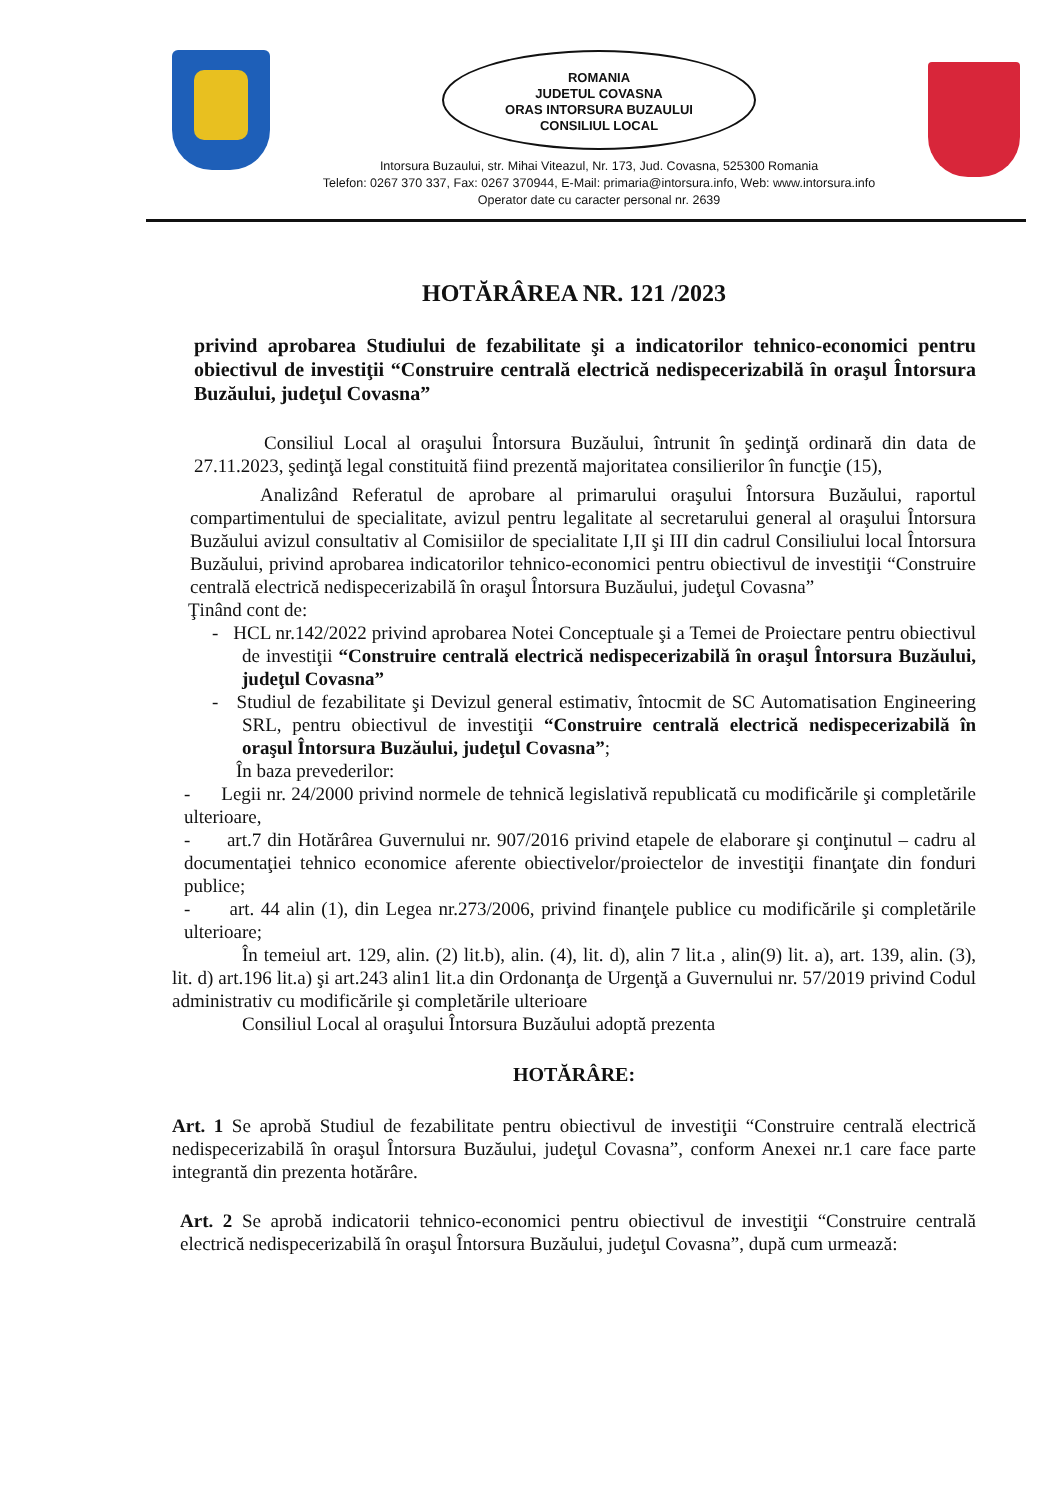ROMANIA
JUDETUL COVASNA
ORAS INTORSURA BUZAULUI
CONSILIUL LOCAL
Intorsura Buzaului, str. Mihai Viteazul, Nr. 173, Jud. Covasna, 525300 Romania
Telefon: 0267 370 337, Fax: 0267 370944, E-Mail: primaria@intorsura.info, Web: www.intorsura.info
Operator date cu caracter personal nr. 2639
HOTĂRÂREA NR. 121 /2023
privind aprobarea Studiului de fezabilitate şi a indicatorilor tehnico-economici pentru obiectivul de investiţii “Construire centrală electrică nedispecerizabilă în oraşul Întorsura Buzăului, judeţul Covasna”
Consiliul Local al oraşului Întorsura Buzăului, întrunit în şedinţă ordinară din data de 27.11.2023, şedinţă legal constituită fiind prezentă majoritatea consilierilor în funcţie (15),
Analizând Referatul de aprobare al primarului oraşului Întorsura Buzăului, raportul compartimentului de specialitate, avizul pentru legalitate al secretarului general al oraşului Întorsura Buzăului avizul consultativ al Comisiilor de specialitate I,II şi III din cadrul Consiliului local Întorsura Buzăului, privind aprobarea indicatorilor tehnico-economici pentru obiectivul de investiţii “Construire centrală electrică nedispecerizabilă în oraşul Întorsura Buzăului, judeţul Covasna”
Ţinând cont de:
- HCL nr.142/2022 privind aprobarea Notei Conceptuale şi a Temei de Proiectare pentru obiectivul de investiţii “Construire centrală electrică nedispecerizabilă în oraşul Întorsura Buzăului, judeţul Covasna”
- Studiul de fezabilitate şi Devizul general estimativ, întocmit de SC Automatisation Engineering SRL, pentru obiectivul de investiţii “Construire centrală electrică nedispecerizabilă în oraşul Întorsura Buzăului, judeţul Covasna”;
În baza prevederilor:
- Legii nr. 24/2000 privind normele de tehnică legislativă republicată cu modificările şi completările ulterioare,
- art.7 din Hotărârea Guvernului nr. 907/2016 privind etapele de elaborare şi conţinutul – cadru al documentaţiei tehnico economice aferente obiectivelor/proiectelor de investiţii finanţate din fonduri publice;
- art. 44 alin (1), din Legea nr.273/2006, privind finanţele publice cu modificările şi completările ulterioare;
În temeiul art. 129, alin. (2) lit.b), alin. (4), lit. d), alin 7 lit.a , alin(9) lit. a), art. 139, alin. (3), lit. d) art.196 lit.a) şi art.243 alin1 lit.a din Ordonanţa de Urgenţă a Guvernului nr. 57/2019 privind Codul administrativ cu modificările şi completările ulterioare
Consiliul Local al oraşului Întorsura Buzăului adoptă prezenta
HOTĂRÂRE:
Art. 1 Se aprobă Studiul de fezabilitate pentru obiectivul de investiţii “Construire centrală electrică nedispecerizabilă în oraşul Întorsura Buzăului, judeţul Covasna”, conform Anexei nr.1 care face parte integrantă din prezenta hotărâre.
Art. 2 Se aprobă indicatorii tehnico-economici pentru obiectivul de investiţii “Construire centrală electrică nedispecerizabilă în oraşul Întorsura Buzăului, judeţul Covasna”, după cum urmează: